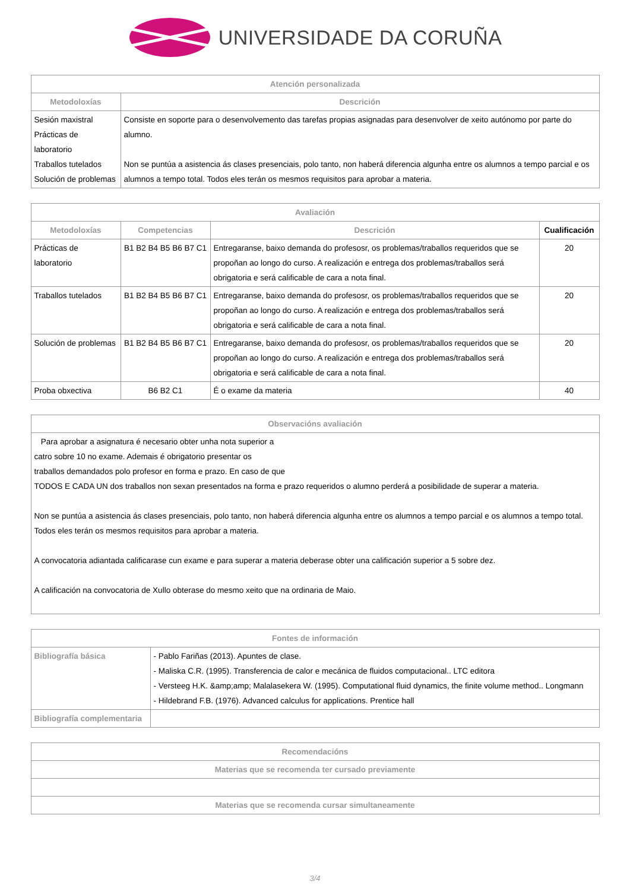UNIVERSIDADE DA CORUÑA
| Atención personalizada | |
| --- | --- |
| Metodoloxías | Descrición |
| Sesión maxistral Prácticas de laboratorio Traballos tutelados Solución de problemas | Consiste en soporte para o desenvolvemento das tarefas propias asignadas para desenvolver de xeito autónomo por parte do alumno. Non se puntúa a asistencia ás clases presenciais, polo tanto, non haberá diferencia algunha entre os alumnos a tempo parcial e os alumnos a tempo total. Todos eles terán os mesmos requisitos para aprobar a materia. |
| Avaliación | | | |
| --- | --- | --- | --- |
| Metodoloxías | Competencias | Descrición | Cualificación |
| Prácticas de laboratorio | B1 B2 B4 B5 B6 B7 C1 | Entregaranse, baixo demanda do profesosr, os problemas/traballos requeridos que se propoñan ao longo do curso. A realización e entrega dos problemas/traballos será obrigatoria e será calificable de cara a nota final. | 20 |
| Traballos tutelados | B1 B2 B4 B5 B6 B7 C1 | Entregaranse, baixo demanda do profesosr, os problemas/traballos requeridos que se propoñan ao longo do curso. A realización e entrega dos problemas/traballos será obrigatoria e será calificable de cara a nota final. | 20 |
| Solución de problemas | B1 B2 B4 B5 B6 B7 C1 | Entregaranse, baixo demanda do profesosr, os problemas/traballos requeridos que se propoñan ao longo do curso. A realización e entrega dos problemas/traballos será obrigatoria e será calificable de cara a nota final. | 20 |
| Proba obxectiva | B6 B2 C1 | É o exame da materia | 40 |
| Observacións avaliación |
| --- |
| Para aprobar a asignatura é necesario obter unha nota superior a catro sobre 10 no exame. Ademais é obrigatorio presentar os traballos demandados polo profesor en forma e prazo. En caso de que TODOS E CADA UN dos traballos non sexan presentados na forma e prazo requeridos o alumno perderá a posibilidade de superar a materia. Non se puntúa a asistencia ás clases presenciais, polo tanto, non haberá diferencia algunha entre os alumnos a tempo parcial e os alumnos a tempo total. Todos eles terán os mesmos requisitos para aprobar a materia. A convocatoria adiantada calificarase cun exame e para superar a materia deberase obter una calificación superior a 5 sobre dez. A calificación na convocatoria de Xullo obterase do mesmo xeito que na ordinaria de Maio. |
| Fontes de información | |
| --- | --- |
| Bibliografía básica | - Pablo Fariñas (2013). Apuntes de clase. - Maliska C.R. (1995). Transferencia de calor e mecánica de fluidos computacional.. LTC editora - Versteeg H.K. &amp;amp; Malalasekera W. (1995). Computational fluid dynamics, the finite volume method.. Longmann - Hildebrand F.B. (1976). Advanced calculus for applications. Prentice hall |
| Bibliografía complementaria | |
| Recomendacións |
| --- |
| Materias que se recomenda ter cursado previamente |
| Materias que se recomenda cursar simultaneamente |
3/4